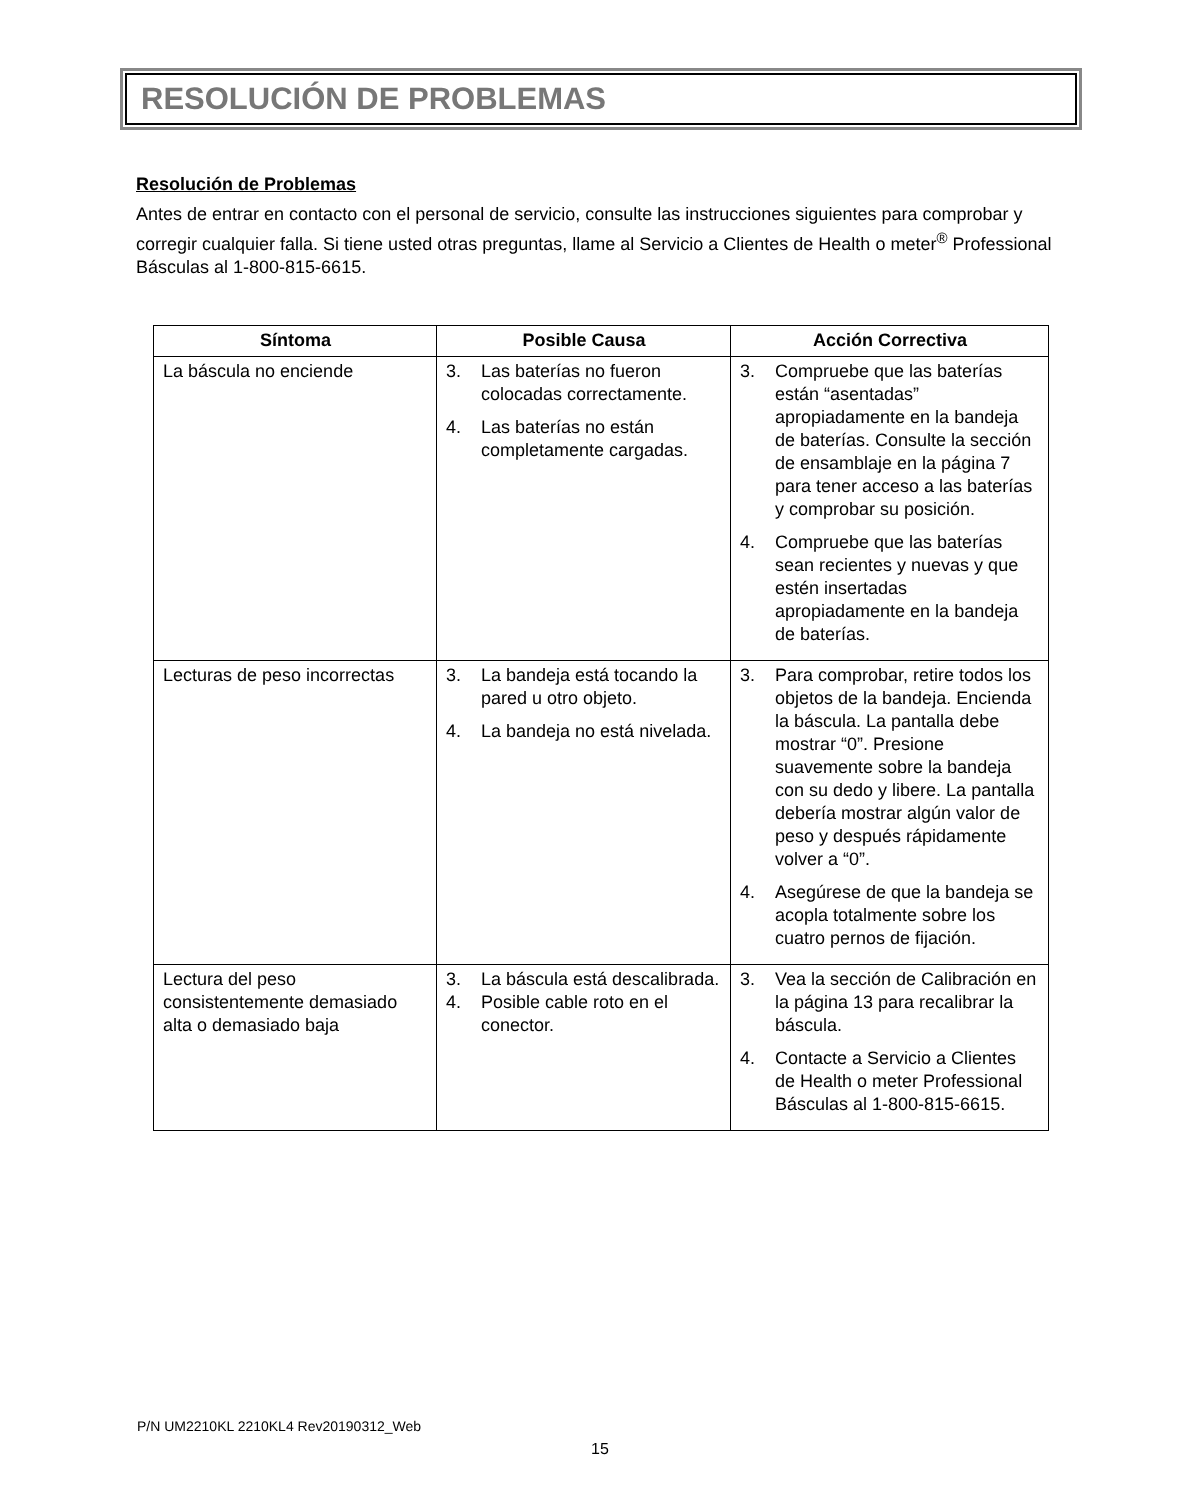RESOLUCIÓN DE PROBLEMAS
Resolución de Problemas
Antes de entrar en contacto con el personal de servicio, consulte las instrucciones siguientes para comprobar y corregir cualquier falla. Si tiene usted otras preguntas, llame al Servicio a Clientes de Health o meter<sup>®</sup> Professional Básculas al 1-800-815-6615.
| Síntoma | Posible Causa | Acción Correctiva |
| --- | --- | --- |
| La báscula no enciende | 3. Las baterías no fueron colocadas correctamente. 4. Las baterías no están completamente cargadas. | 3. Compruebe que las baterías están “asentadas” apropiadamente en la bandeja de baterías. Consulte la sección de ensamblaje en la página 7 para tener acceso a las baterías y comprobar su posición. 4. Compruebe que las baterías sean recientes y nuevas y que estén insertadas apropiadamente en la bandeja de baterías. |
| Lecturas de peso incorrectas | 3. La bandeja está tocando la pared u otro objeto. 4. La bandeja no está nivelada. | 3. Para comprobar, retire todos los objetos de la bandeja. Encienda la báscula. La pantalla debe mostrar “0”. Presione suavemente sobre la bandeja con su dedo y libere. La pantalla debería mostrar algún valor de peso y después rápidamente volver a “0”. 4. Asegúrese de que la bandeja se acopla totalmente sobre los cuatro pernos de fijación. |
| Lectura del peso consistentemente demasiado alta o demasiado baja | 3. La báscula está descalibrada. 4. Posible cable roto en el conector. | 3. Vea la sección de Calibración en la página 13 para recalibrar la báscula. 4. Contacte a Servicio a Clientes de Health o meter Professional Básculas al 1-800-815-6615. |
P/N UM2210KL 2210KL4 Rev20190312_Web
15